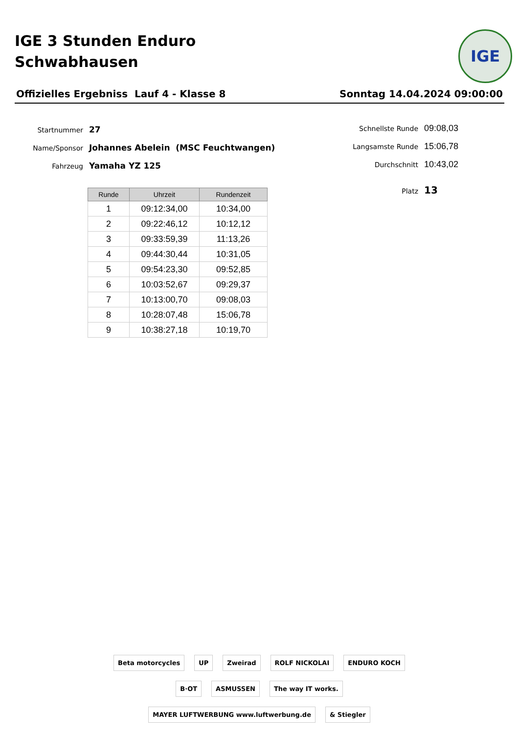IGE 3 Stunden Enduro
Schwabhausen
IGE
Offizielles Ergebniss Lauf 4 - Klasse 8 Sonntag 14.04.2024 09:00:00
Startnummer 27
Name/Sponsor Johannes Abelein (MSC Feuchtwangen)
Fahrzeug Yamaha YZ 125
Schnellste Runde 09:08,03
Langsamste Runde 15:06,78
Durchschnitt 10:43,02
Platz 13
| Runde | Uhrzeit | Rundenzeit |
| --- | --- | --- |
| 1 | 09:12:34,00 | 10:34,00 |
| 2 | 09:22:46,12 | 10:12,12 |
| 3 | 09:33:59,39 | 11:13,26 |
| 4 | 09:44:30,44 | 10:31,05 |
| 5 | 09:54:23,30 | 09:52,85 |
| 6 | 10:03:52,67 | 09:29,37 |
| 7 | 10:13:00,70 | 09:08,03 |
| 8 | 10:28:07,48 | 15:06,78 |
| 9 | 10:38:27,18 | 10:19,70 |
Beta motorcycles UP Zweirad ROLF NICKOLAI ENDURO KOCH B·OT ASMUSSEN The way IT works. MAYER LUFTWERBUNG www.luftwerbung.de & Stiegler